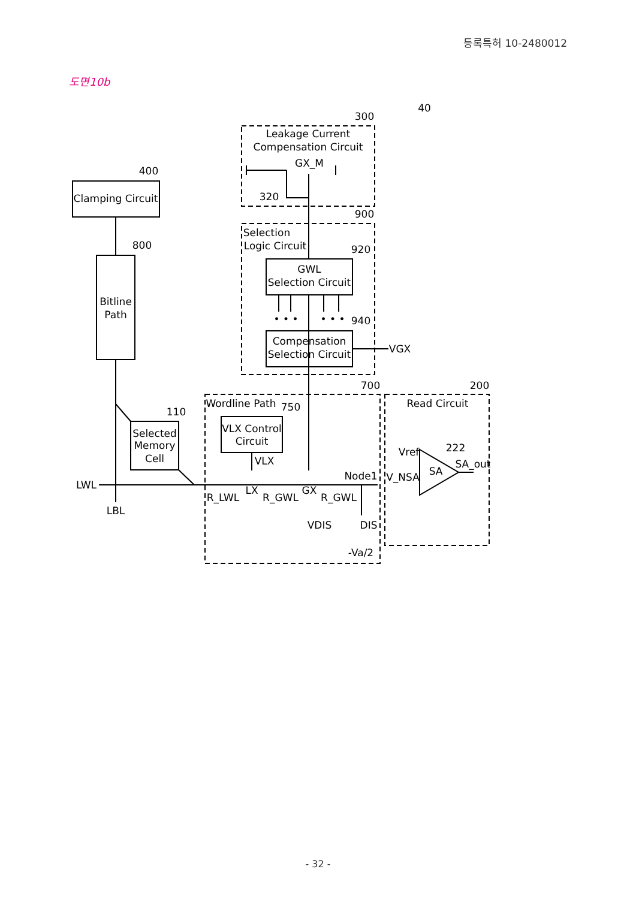등록특허 10-2480012
도면10b
40
300
Leakage Current
Compensation Circuit
GX_M
320
900
Selection
Logic Circuit
920
GWL
Selection Circuit
• • •
• • •
940
Compensation
Selection Circuit
VGX
400
Clamping Circuit
800
Bitline
Path
110
Selected
Memory
Cell
700
Wordline Path
750
VLX Control
Circuit
VLX
LWL
LBL
R_LWL
LX
R_GWL
GX
R_GWL
Node1
VDIS
DIS
-Va/2
200
Read Circuit
Vref
222
SA
SA_out
V_NSA
- 32 -